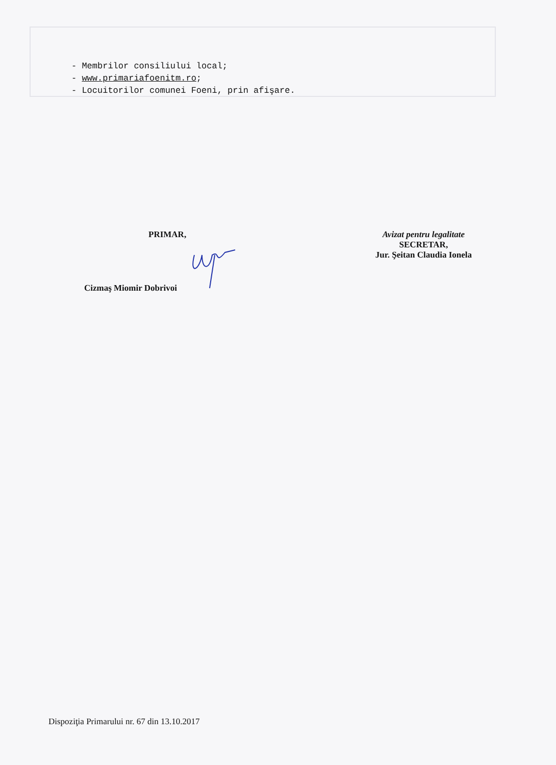- Membrilor consiliului local;
- www.primariafoenitm.ro;
- Locuitorilor comunei Foeni, prin afişare.
PRIMAR,
Cizmaş Miomir Dobrivoi
Avizat pentru legalitate
SECRETAR,
Jur. Şeitan Claudia Ionela
Dispoziţia Primarului nr. 67 din 13.10.2017